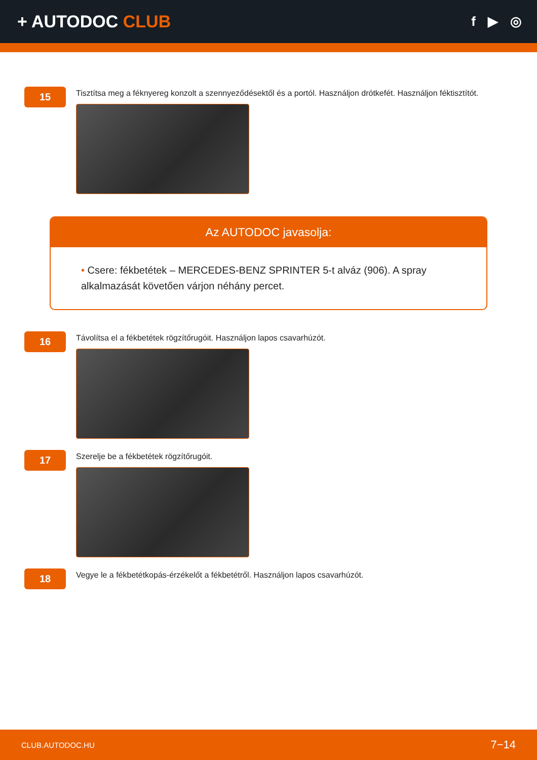+ AUTODOC CLUB
f ▶ ◎
15
Tisztítsa meg a féknyereg konzolt a szennyeződésektől és a portól. Használjon drótkefét. Használjon féktisztítót.
Az AUTODOC javasolja:
• Csere: fékbetétek – MERCEDES-BENZ SPRINTER 5-t alváz (906). A spray alkalmazását követően várjon néhány percet.
16
Távolítsa el a fékbetétek rögzítőrugóit. Használjon lapos csavarhúzót.
17
Szerelje be a fékbetétek rögzítőrugóit.
18
Vegye le a fékbetétkopás-érzékelőt a fékbetétről. Használjon lapos csavarhúzót.
CLUB.AUTODOC.HU 7−14